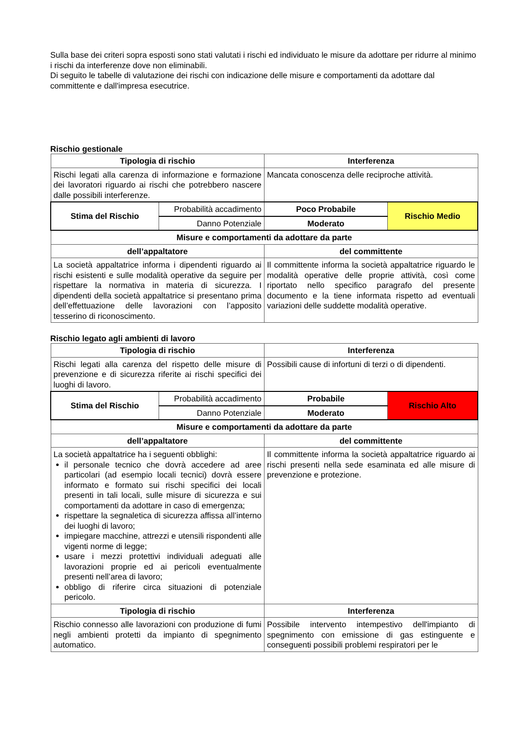Sulla base dei criteri sopra esposti sono stati valutati i rischi ed individuato le misure da adottare per ridurre al minimo i rischi da interferenze dove non eliminabili.
Di seguito le tabelle di valutazione dei rischi con indicazione delle misure e comportamenti da adottare dal committente e dall'impresa esecutrice.
Rischio gestionale
| Tipologia di rischio | | Interferenza | |
| --- | --- | --- | --- |
| Rischi legati alla carenza di informazione e formazione dei lavoratori riguardo ai rischi che potrebbero nascere dalle possibili interferenze. | | Mancata conoscenza delle reciproche attività. | |
| Stima del Rischio | Probabilità accadimento | Poco Probabile | Rischio Medio |
| | Danno Potenziale | Moderato | |
| Misure e comportamenti da adottare da parte | | | |
| dell’appaltatore | | del committente | |
| La società appaltatrice informa i dipendenti riguardo ai rischi esistenti e sulle modalità operative da seguire per rispettare la normativa in materia di sicurezza. I dipendenti della società appaltatrice si presentano prima dell’effettuazione delle lavorazioni con l’apposito tesserino di riconoscimento. | | Il committente informa la società appaltatrice riguardo le modalità operative delle proprie attività, così come riportato nello specifico paragrafo del presente documento e la tiene informata rispetto ad eventuali variazioni delle suddette modalità operative. | |
Rischio legato agli ambienti di lavoro
| Tipologia di rischio | | Interferenza | |
| --- | --- | --- | --- |
| Rischi legati alla carenza del rispetto delle misure di prevenzione e di sicurezza riferite ai rischi specifici dei luoghi di lavoro. | | Possibili cause di infortuni di terzi o di dipendenti. | |
| Stima del Rischio | Probabilità accadimento | Probabile | Rischio Alto |
| | Danno Potenziale | Moderato | |
| Misure e comportamenti da adottare da parte | | | |
| dell’appaltatore | | del committente | |
| La società appaltatrice ha i seguenti obblighi: il personale tecnico che dovrà accedere ad aree particolari (ad esempio locali tecnici) dovrà essere informato e formato sui rischi specifici dei locali presenti in tali locali, sulle misure di sicurezza e sui comportamenti da adottare in caso di emergenza; rispettare la segnaletica di sicurezza affissa all’interno dei luoghi di lavoro; impiegare macchine, attrezzi e utensili rispondenti alle vigenti norme di legge; usare i mezzi protettivi individuali adeguati alle lavorazioni proprie ed ai pericoli eventualmente presenti nell’area di lavoro; obbligo di riferire circa situazioni di potenziale pericolo. | | Il committente informa la società appaltatrice riguardo ai rischi presenti nella sede esaminata ed alle misure di prevenzione e protezione. | |
| Tipologia di rischio | | Interferenza | |
| Rischio connesso alle lavorazioni con produzione di fumi negli ambienti protetti da impianto di spegnimento automatico. | | Possibile intervento intempestivo dell'impianto di spegnimento con emissione di gas estinguente e conseguenti possibili problemi respiratori per le | |